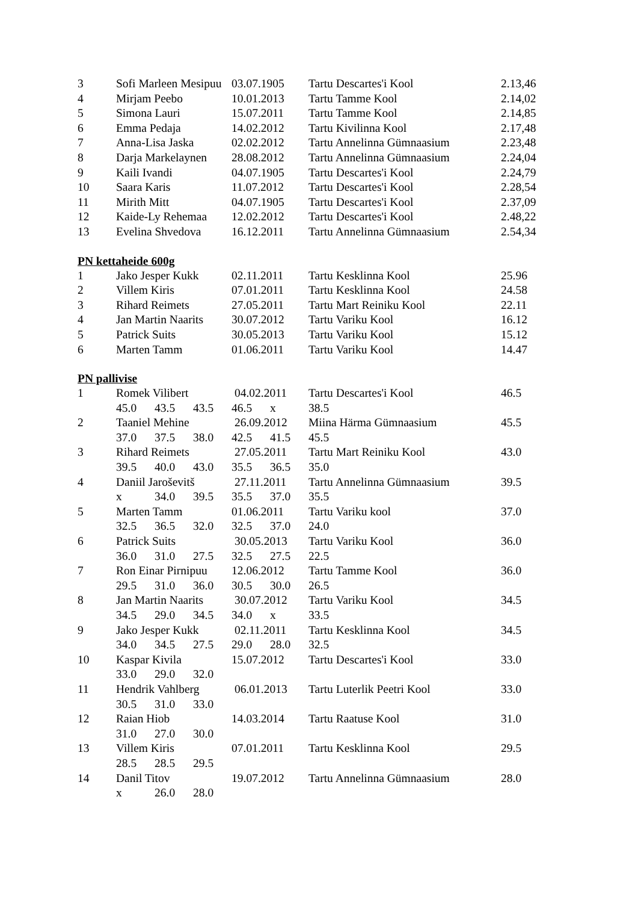| 3 | Sofi Marleen Mesipuu | 03.07.1905 | Tartu Descartes'i Kool | 2.13,46 |
| 4 | Mirjam Peebo | 10.01.2013 | Tartu Tamme Kool | 2.14,02 |
| 5 | Simona Lauri | 15.07.2011 | Tartu Tamme Kool | 2.14,85 |
| 6 | Emma Pedaja | 14.02.2012 | Tartu Kivilinna Kool | 2.17,48 |
| 7 | Anna-Lisa Jaska | 02.02.2012 | Tartu Annelinna Gümnaasium | 2.23,48 |
| 8 | Darja Markelaynen | 28.08.2012 | Tartu Annelinna Gümnaasium | 2.24,04 |
| 9 | Kaili Ivandi | 04.07.1905 | Tartu Descartes'i Kool | 2.24,79 |
| 10 | Saara Karis | 11.07.2012 | Tartu Descartes'i Kool | 2.28,54 |
| 11 | Mirith Mitt | 04.07.1905 | Tartu Descartes'i Kool | 2.37,09 |
| 12 | Kaide-Ly Rehemaa | 12.02.2012 | Tartu Descartes'i Kool | 2.48,22 |
| 13 | Evelina Shvedova | 16.12.2011 | Tartu Annelinna Gümnaasium | 2.54,34 |
PN kettaheide 600g
| 1 | Jako Jesper Kukk | 02.11.2011 | Tartu Kesklinna Kool | 25.96 |
| 2 | Villem Kiris | 07.01.2011 | Tartu Kesklinna Kool | 24.58 |
| 3 | Rihard Reimets | 27.05.2011 | Tartu Mart Reiniku Kool | 22.11 |
| 4 | Jan Martin Naarits | 30.07.2012 | Tartu Variku Kool | 16.12 |
| 5 | Patrick Suits | 30.05.2013 | Tartu Variku Kool | 15.12 |
| 6 | Marten Tamm | 01.06.2011 | Tartu Variku Kool | 14.47 |
PN pallivise
| 1 | Romek Vilibert | 04.02.2011 | Tartu Descartes'i Kool | 46.5 |
| | 45.0 43.5 43.5 46.5 x 38.5 | | | |
| 2 | Taaniel Mehine | 26.09.2012 | Miina Härma Gümnaasium | 45.5 |
| | 37.0 37.5 38.0 42.5 41.5 45.5 | | | |
| 3 | Rihard Reimets | 27.05.2011 | Tartu Mart Reiniku Kool | 43.0 |
| | 39.5 40.0 43.0 35.5 36.5 35.0 | | | |
| 4 | Daniil Jaroševitš | 27.11.2011 | Tartu Annelinna Gümnaasium | 39.5 |
| | x 34.0 39.5 35.5 37.0 35.5 | | | |
| 5 | Marten Tamm | 01.06.2011 | Tartu Variku kool | 37.0 |
| | 32.5 36.5 32.0 32.5 37.0 24.0 | | | |
| 6 | Patrick Suits | 30.05.2013 | Tartu Variku Kool | 36.0 |
| | 36.0 31.0 27.5 32.5 27.5 22.5 | | | |
| 7 | Ron Einar Pirnipuu | 12.06.2012 | Tartu Tamme Kool | 36.0 |
| | 29.5 31.0 36.0 30.5 30.0 26.5 | | | |
| 8 | Jan Martin Naarits | 30.07.2012 | Tartu Variku Kool | 34.5 |
| | 34.5 29.0 34.5 34.0 x 33.5 | | | |
| 9 | Jako Jesper Kukk | 02.11.2011 | Tartu Kesklinna Kool | 34.5 |
| | 34.0 34.5 27.5 29.0 28.0 32.5 | | | |
| 10 | Kaspar Kivila | 15.07.2012 | Tartu Descartes'i Kool | 33.0 |
| | 33.0 29.0 32.0 | | | |
| 11 | Hendrik Vahlberg | 06.01.2013 | Tartu Luterlik Peetri Kool | 33.0 |
| | 30.5 31.0 33.0 | | | |
| 12 | Raian Hiob | 14.03.2014 | Tartu Raatuse Kool | 31.0 |
| | 31.0 27.0 30.0 | | | |
| 13 | Villem Kiris | 07.01.2011 | Tartu Kesklinna Kool | 29.5 |
| | 28.5 28.5 29.5 | | | |
| 14 | Danil Titov | 19.07.2012 | Tartu Annelinna Gümnaasium | 28.0 |
| | x 26.0 28.0 | | | |